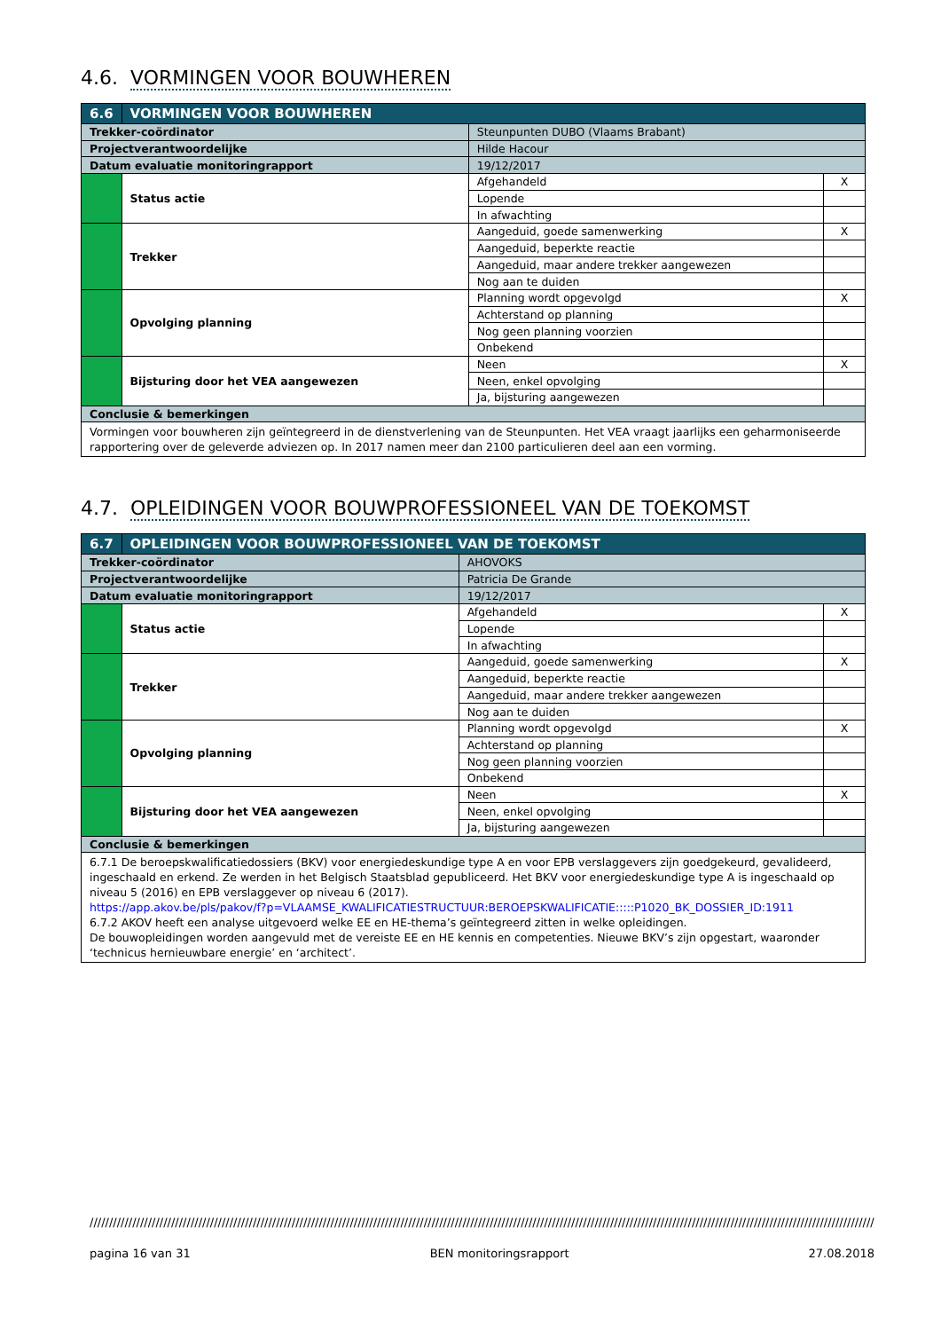4.6. VORMINGEN VOOR BOUWHEREN
| 6.6 | VORMINGEN VOOR BOUWHEREN | | | |
| Trekker-coördinator | | Steunpunten DUBO (Vlaams Brabant) | | |
| Projectverantwoordelijke | | Hilde Hacour | | |
| Datum evaluatie monitoringrapport | | 19/12/2017 | | |
| | Status actie | | Afgehandeld | X |
| | | | Lopende | |
| | | | In afwachting | |
| | Trekker | | Aangeduid, goede samenwerking | X |
| | | | Aangeduid, beperkte reactie | |
| | | | Aangeduid, maar andere trekker aangewezen | |
| | | | Nog aan te duiden | |
| | Opvolging planning | | Planning wordt opgevolgd | X |
| | | | Achterstand op planning | |
| | | | Nog geen planning voorzien | |
| | | | Onbekend | |
| | Bijsturing door het VEA aangewezen | | Neen | X |
| | | | Neen, enkel opvolging | |
| | | | Ja, bijsturing aangewezen | |
| Conclusie & bemerkingen | | | | |
| Vormingen voor bouwheren zijn geïntegreerd in de dienstverlening van de Steunpunten. Het VEA vraagt jaarlijks een geharmoniseerde rapportering over de geleverde adviezen op. In 2017 namen meer dan 2100 particulieren deel aan een vorming. | | | | |
4.7. OPLEIDINGEN VOOR BOUWPROFESSIONEEL VAN DE TOEKOMST
| 6.7 | OPLEIDINGEN VOOR BOUWPROFESSIONEEL VAN DE TOEKOMST | | | |
| Trekker-coördinator | | AHOVOKS | | |
| Projectverantwoordelijke | | Patricia De Grande | | |
| Datum evaluatie monitoringrapport | | 19/12/2017 | | |
| | Status actie | | Afgehandeld | X |
| | | | Lopende | |
| | | | In afwachting | |
| | Trekker | | Aangeduid, goede samenwerking | X |
| | | | Aangeduid, beperkte reactie | |
| | | | Aangeduid, maar andere trekker aangewezen | |
| | | | Nog aan te duiden | |
| | Opvolging planning | | Planning wordt opgevolgd | X |
| | | | Achterstand op planning | |
| | | | Nog geen planning voorzien | |
| | | | Onbekend | |
| | Bijsturing door het VEA aangewezen | | Neen | X |
| | | | Neen, enkel opvolging | |
| | | | Ja, bijsturing aangewezen | |
| Conclusie & bemerkingen | | | | |
| 6.7.1 De beroepskwalificatiedossiers (BKV) voor energiedeskundige type A en voor EPB verslaggevers zijn goedgekeurd, gevalideerd, ingeschaald en erkend. Ze werden in het Belgisch Staatsblad gepubliceerd. Het BKV voor energiedeskundige type A is ingeschaald op niveau 5 (2016) en EPB verslaggever op niveau 6 (2017). https://app.akov.be/pls/pakov/f?p=VLAAMSE_KWALIFICATIESTRUCTUUR:BEROEPSKWALIFICATIE:::::P1020_BK_DOSSIER_ID:1911 6.7.2 AKOV heeft een analyse uitgevoerd welke EE en HE-thema’s geïntegreerd zitten in welke opleidingen. De bouwopleidingen worden aangevuld met de vereiste EE en HE kennis en competenties. Nieuwe BKV’s zijn opgestart, waaronder ‘technicus hernieuwbare energie’ en ‘architect’. | | | | |
//////////////////////////////////////////////////////////////////////////////////////////////////////////////////////////////////////////////////////////////////////////////////////////////////////////////////////
pagina 16 van 31 BEN monitoringsrapport 27.08.2018